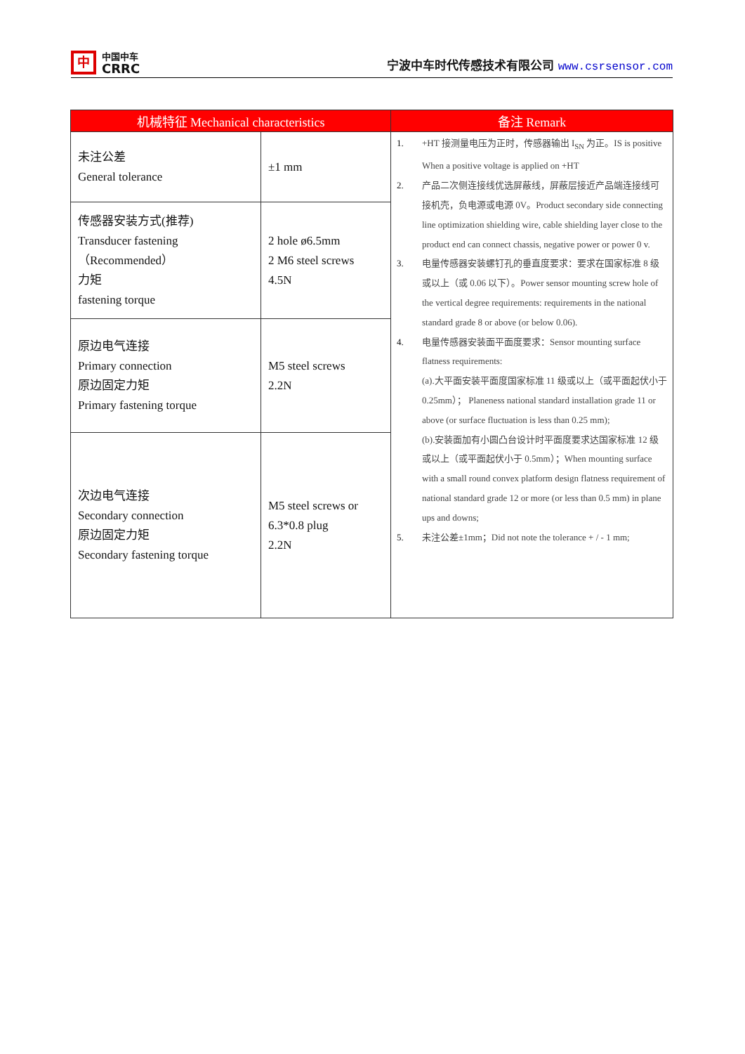中
中国中车
CRRC
宁波中车时代传感技术有限公司 www.csrsensor.com
| 机械特征 Mechanical characteristics | | 备注 Remark |
| --- | --- | --- |
| 未注公差 General tolerance | ±1 mm | 1. +HT 接测量电压为正时，传感器输出 I<sub>SN</sub> 为正。IS is positive When a positive voltage is applied on +HT 2. 产品二次侧连接线优选屏蔽线，屏蔽层接近产品端连接线可接机壳，负电源或电源 0V。Product secondary side connecting line optimization shielding wire, cable shielding layer close to the product end can connect chassis, negative power or power 0 v. 3. 电量传感器安装螺钉孔的垂直度要求：要求在国家标准 8 级或以上（或 0.06 以下）。Power sensor mounting screw hole of the vertical degree requirements: requirements in the national standard grade 8 or above (or below 0.06). 4. 电量传感器安装面平面度要求：Sensor mounting surface flatness requirements: (a).大平面安装平面度国家标准 11 级或以上（或平面起伏小于 0.25mm）； Planeness national standard installation grade 11 or above (or surface fluctuation is less than 0.25 mm); (b).安装面加有小圆凸台设计时平面度要求达国家标准 12 级或以上（或平面起伏小于 0.5mm）；When mounting surface with a small round convex platform design flatness requirement of national standard grade 12 or more (or less than 0.5 mm) in plane ups and downs; 5. 未注公差±1mm；Did not note the tolerance + / - 1 mm; |
| 传感器安装方式(推荐) Transducer fastening （Recommended） 力矩 fastening torque | 2 hole ø6.5mm 2 M6 steel screws 4.5N | |
| 原边电气连接 Primary connection 原边固定力矩 Primary fastening torque | M5 steel screws 2.2N | |
| 次边电气连接 Secondary connection 原边固定力矩 Secondary fastening torque | M5 steel screws or 6.3*0.8 plug 2.2N | |